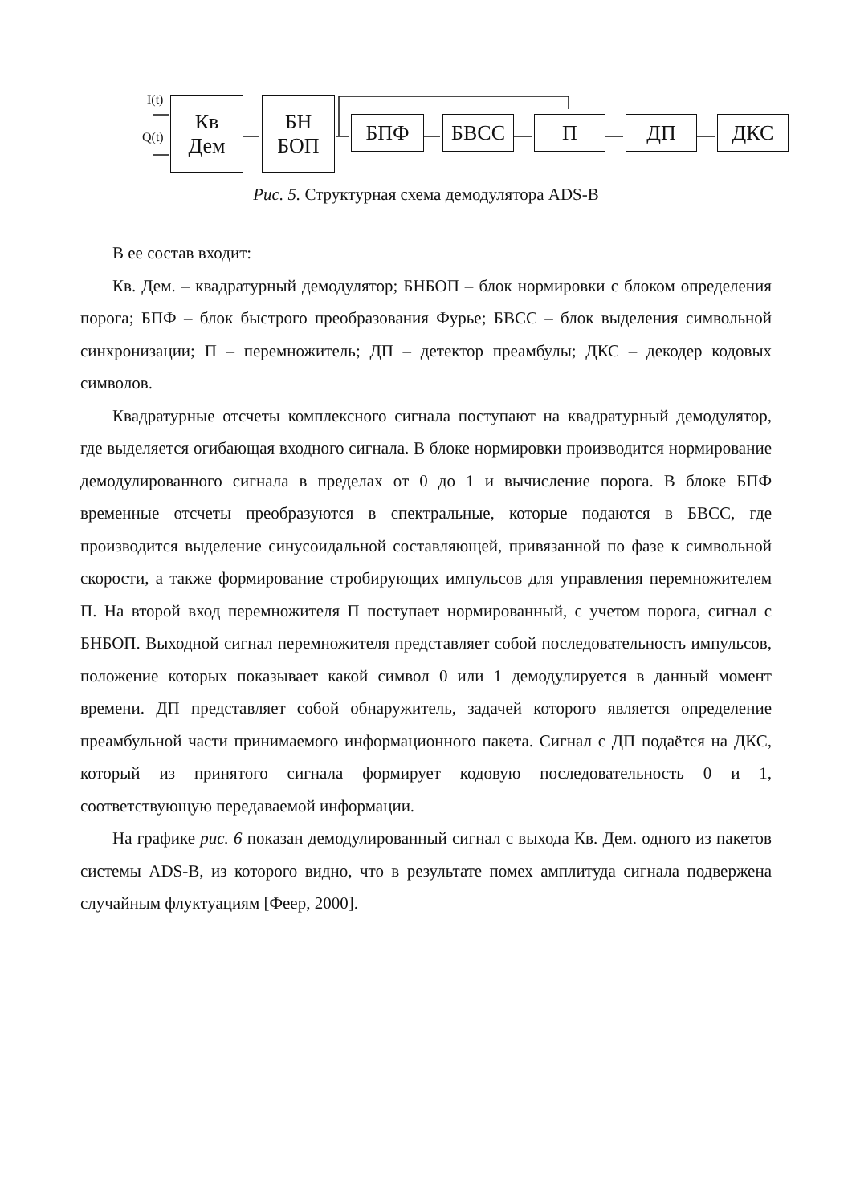I(t)
Q(t)
Кв
Дем
БН
БОП
БПФ БВСС П ДП ДКС
Рис. 5. Структурная схема демодулятора ADS-B
В ее состав входит:
Кв. Дем. – квадратурный демодулятор; БНБОП – блок нормировки с блоком определения порога; БПФ – блок быстрого преобразования Фурье; БВСС – блок выделения символьной синхронизации; П – перемножитель; ДП – детектор преамбулы; ДКС – декодер кодовых символов.
Квадратурные отсчеты комплексного сигнала поступают на квадратурный демодулятор, где выделяется огибающая входного сигнала. В блоке нормировки производится нормирование демодулированного сигнала в пределах от 0 до 1 и вычисление порога. В блоке БПФ временные отсчеты преобразуются в спектральные, которые подаются в БВСС, где производится выделение синусоидальной составляющей, привязанной по фазе к символьной скорости, а также формирование стробирующих импульсов для управления перемножителем П. На второй вход перемножителя П поступает нормированный, с учетом порога, сигнал с БНБОП. Выходной сигнал перемножителя представляет собой последовательность импульсов, положение которых показывает какой символ 0 или 1 демодулируется в данный момент времени. ДП представляет собой обнаружитель, задачей которого является определение преамбульной части принимаемого информационного пакета. Сигнал с ДП подаётся на ДКС, который из принятого сигнала формирует кодовую последовательность 0 и 1, соответствующую передаваемой информации.
На графике рис. 6 показан демодулированный сигнал с выхода Кв. Дем. одного из пакетов системы ADS-B, из которого видно, что в результате помех амплитуда сигнала подвержена случайным флуктуациям [Феер, 2000].